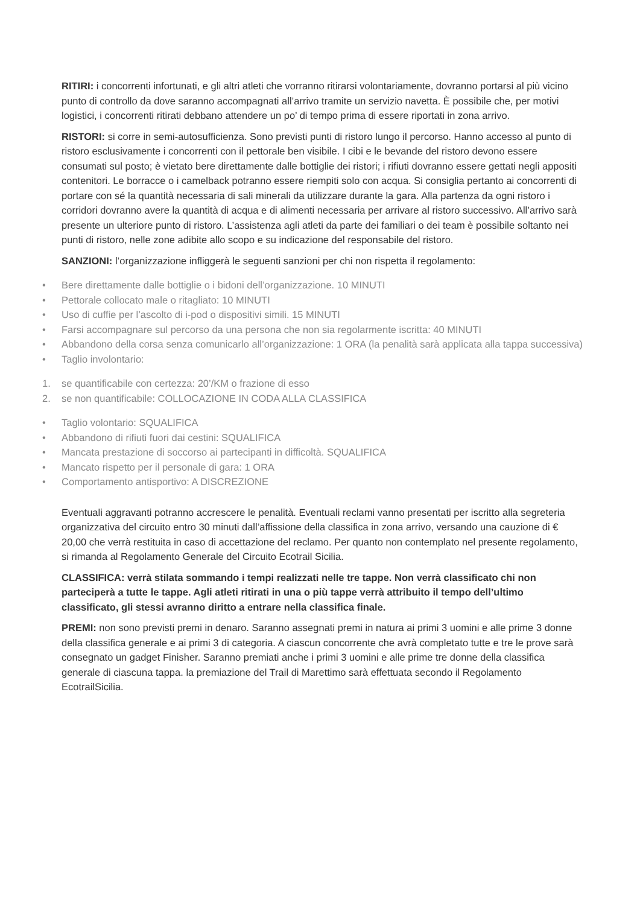RITIRI: i concorrenti infortunati, e gli altri atleti che vorranno ritirarsi volontariamente, dovranno portarsi al più vicino punto di controllo da dove saranno accompagnati all’arrivo tramite un servizio navetta. È possibile che, per motivi logistici, i concorrenti ritirati debbano attendere un po’ di tempo prima di essere riportati in zona arrivo.
RISTORI: si corre in semi-autosufficienza. Sono previsti punti di ristoro lungo il percorso. Hanno accesso al punto di ristoro esclusivamente i concorrenti con il pettorale ben visibile. I cibi e le bevande del ristoro devono essere consumati sul posto; è vietato bere direttamente dalle bottiglie dei ristori; i rifiuti dovranno essere gettati negli appositi contenitori. Le borracce o i camelback potranno essere riempiti solo con acqua. Si consiglia pertanto ai concorrenti di portare con sé la quantità necessaria di sali minerali da utilizzare durante la gara. Alla partenza da ogni ristoro i corridori dovranno avere la quantità di acqua e di alimenti necessaria per arrivare al ristoro successivo. All’arrivo sarà presente un ulteriore punto di ristoro. L’assistenza agli atleti da parte dei familiari o dei team è possibile soltanto nei punti di ristoro, nelle zone adibite allo scopo e su indicazione del responsabile del ristoro.
SANZIONI: l’organizzazione infliggerà le seguenti sanzioni per chi non rispetta il regolamento:
• Bere direttamente dalle bottiglie o i bidoni dell’organizzazione. 10 MINUTI
• Pettorale collocato male o ritagliato: 10 MINUTI
• Uso di cuffie per l’ascolto di i-pod o dispositivi simili. 15 MINUTI
• Farsi accompagnare sul percorso da una persona che non sia regolarmente iscritta: 40 MINUTI
• Abbandono della corsa senza comunicarlo all’organizzazione: 1 ORA (la penalità sarà applicata alla tappa successiva)
• Taglio involontario:
1. se quantificabile con certezza: 20’/KM o frazione di esso
2. se non quantificabile: COLLOCAZIONE IN CODA ALLA CLASSIFICA
• Taglio volontario: SQUALIFICA
• Abbandono di rifiuti fuori dai cestini: SQUALIFICA
• Mancata prestazione di soccorso ai partecipanti in difficoltà. SQUALIFICA
• Mancato rispetto per il personale di gara: 1 ORA
• Comportamento antisportivo: A DISCREZIONE
Eventuali aggravanti potranno accrescere le penalità. Eventuali reclami vanno presentati per iscritto alla segreteria organizzativa del circuito entro 30 minuti dall’affissione della classifica in zona arrivo, versando una cauzione di € 20,00 che verrà restituita in caso di accettazione del reclamo. Per quanto non contemplato nel presente regolamento, si rimanda al Regolamento Generale del Circuito Ecotrail Sicilia.
CLASSIFICA: verrà stilata sommando i tempi realizzati nelle tre tappe. Non verrà classificato chi non parteciperà a tutte le tappe. Agli atleti ritirati in una o più tappe verrà attribuito il tempo dell’ultimo classificato, gli stessi avranno diritto a entrare nella classifica finale.
PREMI: non sono previsti premi in denaro. Saranno assegnati premi in natura ai primi 3 uomini e alle prime 3 donne della classifica generale e ai primi 3 di categoria. A ciascun concorrente che avrà completato tutte e tre le prove sarà consegnato un gadget Finisher. Saranno premiati anche i primi 3 uomini e alle prime tre donne della classifica generale di ciascuna tappa. la premiazione del Trail di Marettimo sarà effettuata secondo il Regolamento EcotrailSicilia.